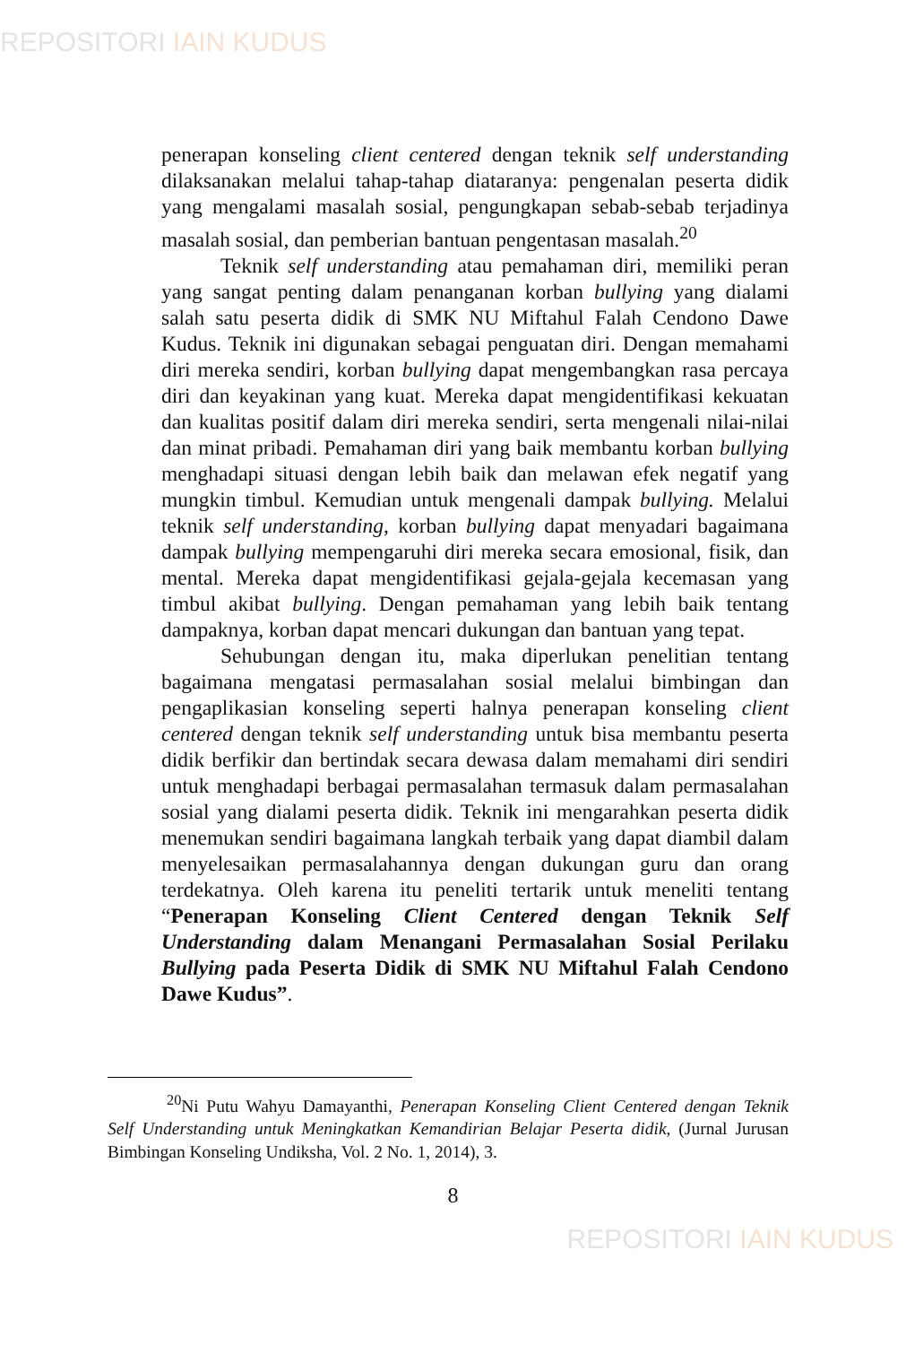REPOSITORI IAIN KUDUS
penerapan konseling client centered dengan teknik self understanding dilaksanakan melalui tahap-tahap diataranya: pengenalan peserta didik yang mengalami masalah sosial, pengungkapan sebab-sebab terjadinya masalah sosial, dan pemberian bantuan pengentasan masalah.<sup>20</sup>
Teknik self understanding atau pemahaman diri, memiliki peran yang sangat penting dalam penanganan korban bullying yang dialami salah satu peserta didik di SMK NU Miftahul Falah Cendono Dawe Kudus. Teknik ini digunakan sebagai penguatan diri. Dengan memahami diri mereka sendiri, korban bullying dapat mengembangkan rasa percaya diri dan keyakinan yang kuat. Mereka dapat mengidentifikasi kekuatan dan kualitas positif dalam diri mereka sendiri, serta mengenali nilai-nilai dan minat pribadi. Pemahaman diri yang baik membantu korban bullying menghadapi situasi dengan lebih baik dan melawan efek negatif yang mungkin timbul. Kemudian untuk mengenali dampak bullying. Melalui teknik self understanding, korban bullying dapat menyadari bagaimana dampak bullying mempengaruhi diri mereka secara emosional, fisik, dan mental. Mereka dapat mengidentifikasi gejala-gejala kecemasan yang timbul akibat bullying. Dengan pemahaman yang lebih baik tentang dampaknya, korban dapat mencari dukungan dan bantuan yang tepat.
Sehubungan dengan itu, maka diperlukan penelitian tentang bagaimana mengatasi permasalahan sosial melalui bimbingan dan pengaplikasian konseling seperti halnya penerapan konseling client centered dengan teknik self understanding untuk bisa membantu peserta didik berfikir dan bertindak secara dewasa dalam memahami diri sendiri untuk menghadapi berbagai permasalahan termasuk dalam permasalahan sosial yang dialami peserta didik. Teknik ini mengarahkan peserta didik menemukan sendiri bagaimana langkah terbaik yang dapat diambil dalam menyelesaikan permasalahannya dengan dukungan guru dan orang terdekatnya. Oleh karena itu peneliti tertarik untuk meneliti tentang “Penerapan Konseling Client Centered dengan Teknik Self Understanding dalam Menangani Permasalahan Sosial Perilaku Bullying pada Peserta Didik di SMK NU Miftahul Falah Cendono Dawe Kudus”.
<sup>20</sup> Ni Putu Wahyu Damayanthi, Penerapan Konseling Client Centered dengan Teknik Self Understanding untuk Meningkatkan Kemandirian Belajar Peserta didik, (Jurnal Jurusan Bimbingan Konseling Undiksha, Vol. 2 No. 1, 2014), 3.
8
REPOSITORI IAIN KUDUS